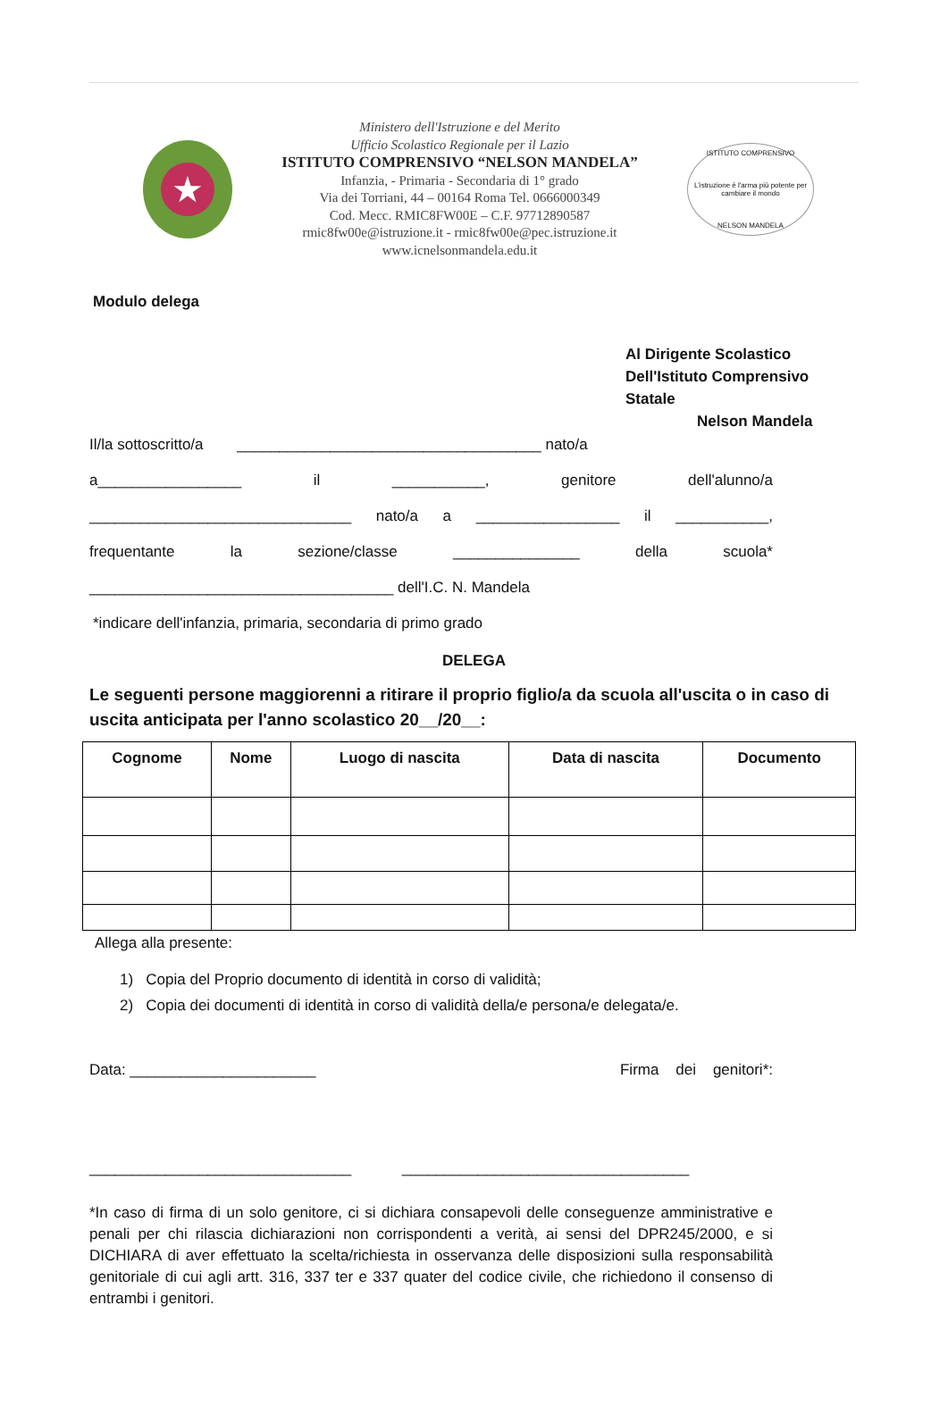★
Ministero dell'Istruzione e del Merito
Ufficio Scolastico Regionale per il Lazio
ISTITUTO COMPRENSIVO “NELSON MANDELA”
Infanzia, - Primaria - Secondaria di 1° grado
Via dei Torriani, 44 – 00164 Roma Tel. 0666000349
Cod. Mecc. RMIC8FW00E – C.F. 97712890587
rmic8fw00e@istruzione.it - rmic8fw00e@pec.istruzione.it
www.icnelsonmandela.edu.it
ISTITUTO COMPRENSIVO
L'istruzione è l'arma più potente per cambiare il mondo
NELSON MANDELA
Modulo delega
Al Dirigente Scolastico
Dell'Istituto Comprensivo Statale
Nelson Mandela
Il/la sottoscritto/a ____________________________________ nato/a
a_________________ il ___________, genitore dell'alunno/a
_______________________________ nato/a a _________________ il ___________,
frequentante la sezione/classe _______________ della scuola*
____________________________________ dell'I.C. N. Mandela
*indicare dell'infanzia, primaria, secondaria di primo grado
DELEGA
Le seguenti persone maggiorenni a ritirare il proprio figlio/a da scuola all'uscita o in caso di uscita anticipata per l'anno scolastico 20__/20__:
| Cognome | Nome | Luogo di nascita | Data di nascita | Documento |
| --- | --- | --- | --- | --- |
Allega alla presente:
1) Copia del Proprio documento di identità in corso di validità;
2) Copia dei documenti di identità in corso di validità della/e persona/e delegata/e.
Data: ______________________ Firma dei genitori*:
_______________________________ __________________________________
*In caso di firma di un solo genitore, ci si dichiara consapevoli delle conseguenze amministrative e penali per chi rilascia dichiarazioni non corrispondenti a verità, ai sensi del DPR245/2000, e si DICHIARA di aver effettuato la scelta/richiesta in osservanza delle disposizioni sulla responsabilità genitoriale di cui agli artt. 316, 337 ter e 337 quater del codice civile, che richiedono il consenso di entrambi i genitori.